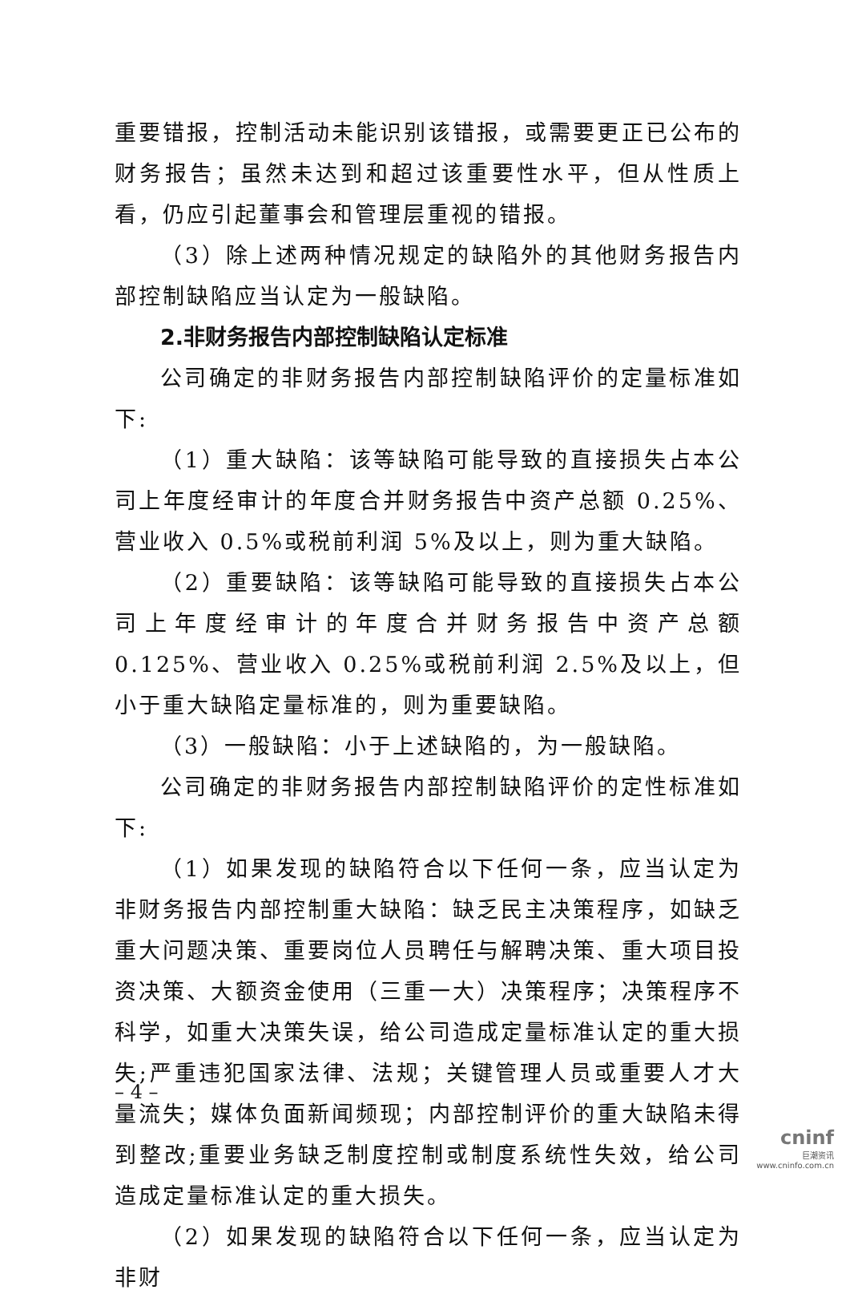重要错报，控制活动未能识别该错报，或需要更正已公布的财务报告；虽然未达到和超过该重要性水平，但从性质上看，仍应引起董事会和管理层重视的错报。
（3）除上述两种情况规定的缺陷外的其他财务报告内部控制缺陷应当认定为一般缺陷。
2.非财务报告内部控制缺陷认定标准
公司确定的非财务报告内部控制缺陷评价的定量标准如下:
（1）重大缺陷：该等缺陷可能导致的直接损失占本公司上年度经审计的年度合并财务报告中资产总额 0.25%、营业收入 0.5%或税前利润 5%及以上，则为重大缺陷。
（2）重要缺陷：该等缺陷可能导致的直接损失占本公司上年度经审计的年度合并财务报告中资产总额 0.125%、营业收入 0.25%或税前利润 2.5%及以上，但小于重大缺陷定量标准的，则为重要缺陷。
（3）一般缺陷：小于上述缺陷的，为一般缺陷。
公司确定的非财务报告内部控制缺陷评价的定性标准如下:
（1）如果发现的缺陷符合以下任何一条，应当认定为非财务报告内部控制重大缺陷：缺乏民主决策程序，如缺乏重大问题决策、重要岗位人员聘任与解聘决策、重大项目投资决策、大额资金使用（三重一大）决策程序；决策程序不科学，如重大决策失误，给公司造成定量标准认定的重大损失;严重违犯国家法律、法规；关键管理人员或重要人才大量流失；媒体负面新闻频现；内部控制评价的重大缺陷未得到整改;重要业务缺乏制度控制或制度系统性失效，给公司造成定量标准认定的重大损失。
（2）如果发现的缺陷符合以下任何一条，应当认定为非财
– 4 –
cninf
巨潮资讯
www.cninfo.com.cn